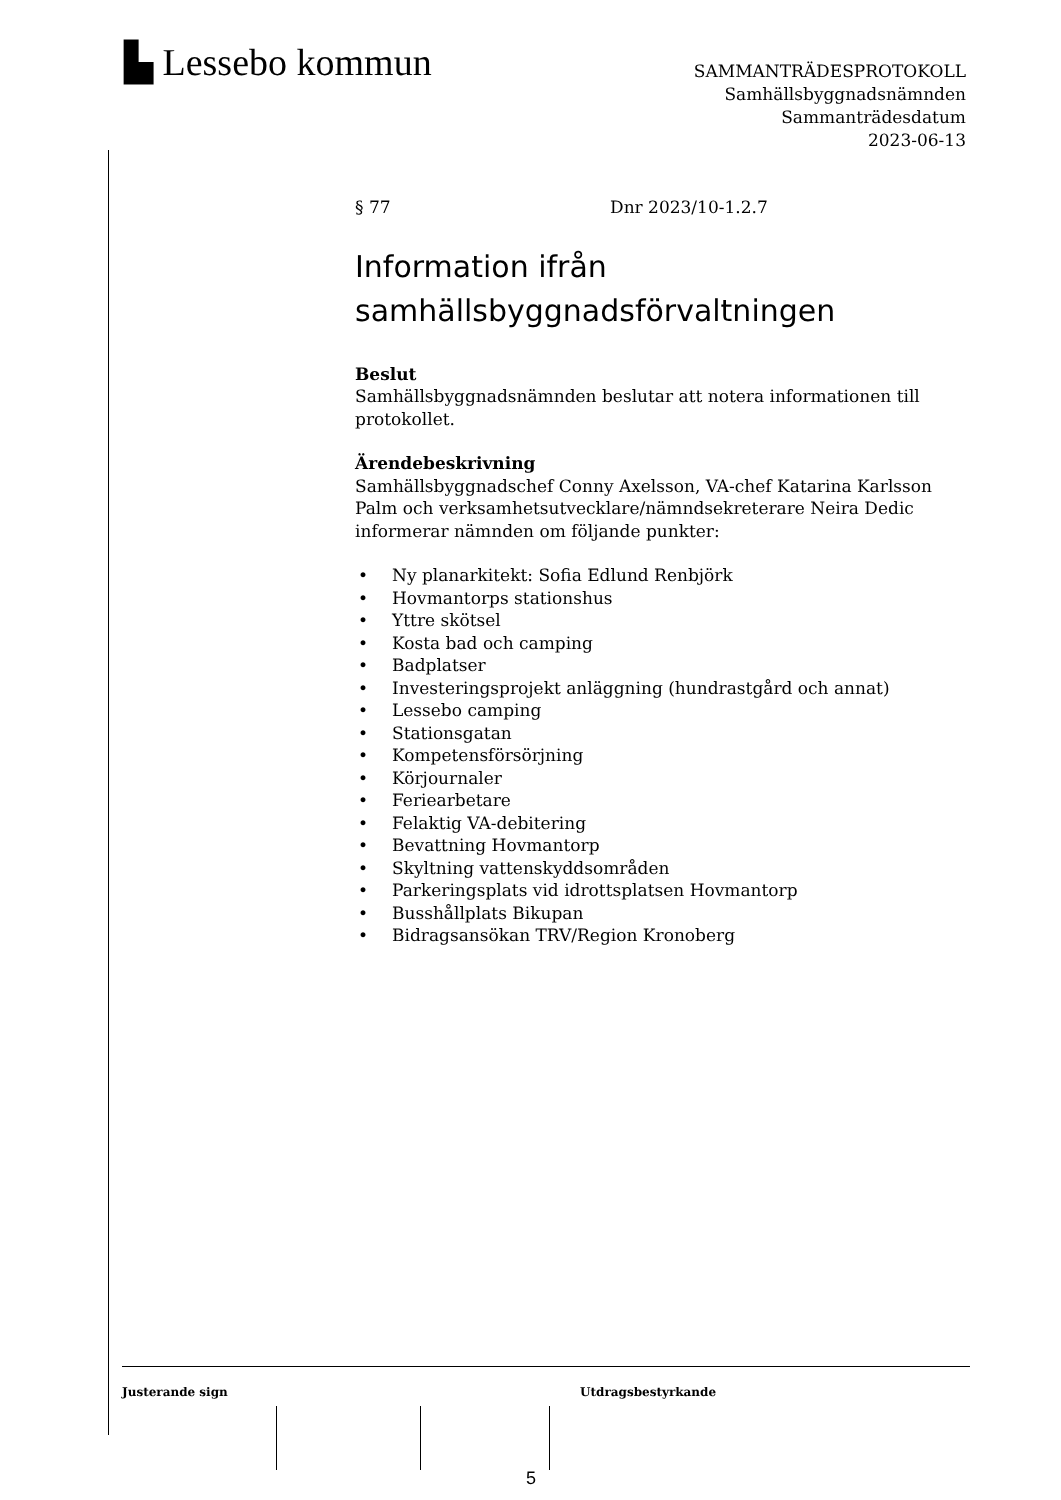▙ Lessebo kommun
SAMMANTRÄDESPROTOKOLL
Samhällsbyggnadsnämnden
Sammanträdesdatum
2023-06-13
§ 77 Dnr 2023/10-1.2.7
Information ifrån samhällsbyggnadsförvaltningen
Beslut
Samhällsbyggnadsnämnden beslutar att notera informationen till protokollet.
Ärendebeskrivning
Samhällsbyggnadschef Conny Axelsson, VA-chef Katarina Karlsson Palm och verksamhetsutvecklare/nämndsekreterare Neira Dedic informerar nämnden om följande punkter:
• Ny planarkitekt: Sofia Edlund Renbjörk
• Hovmantorps stationshus
• Yttre skötsel
• Kosta bad och camping
• Badplatser
• Investeringsprojekt anläggning (hundrastgård och annat)
• Lessebo camping
• Stationsgatan
• Kompetensförsörjning
• Körjournaler
• Feriearbetare
• Felaktig VA-debitering
• Bevattning Hovmantorp
• Skyltning vattenskyddsområden
• Parkeringsplats vid idrottsplatsen Hovmantorp
• Busshållplats Bikupan
• Bidragsansökan TRV/Region Kronoberg
Justerande sign Utdragsbestyrkande
5